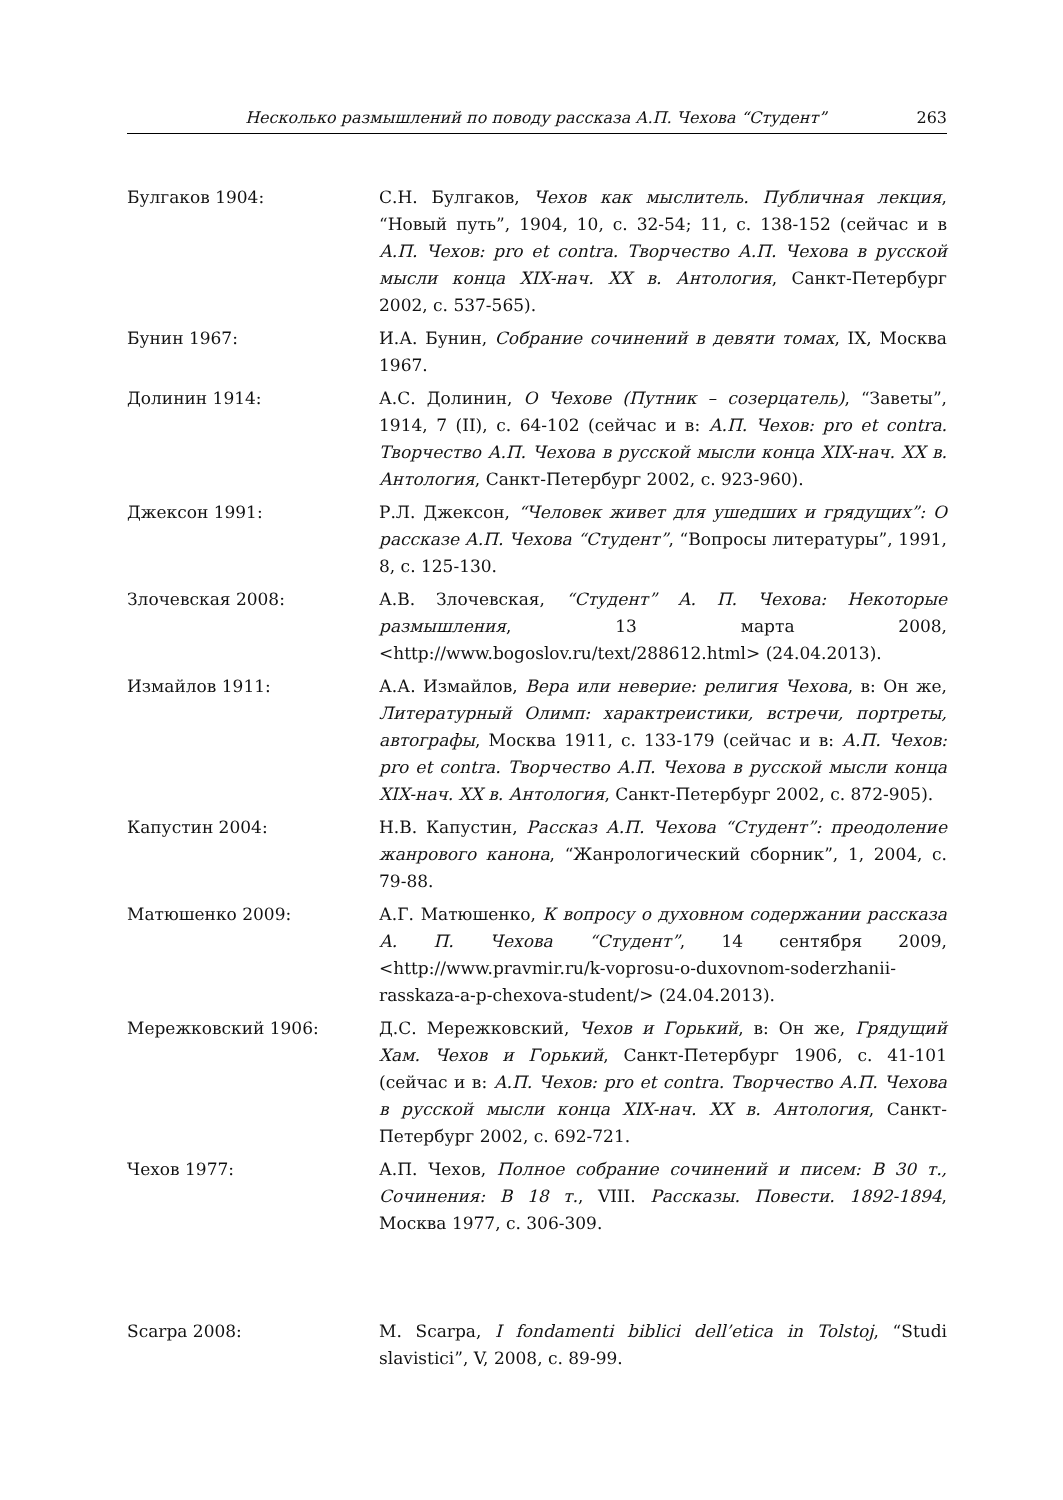Несколько размышлений по поводу рассказа А.П. Чехова “Студент” 263
Булгаков 1904: С.Н. Булгаков, Чехов как мыслитель. Публичная лекция, “Новый путь”, 1904, 10, с. 32-54; 11, с. 138-152 (сейчас и в А.П. Чехов: pro et contra. Творчество А.П. Чехова в русской мысли конца XIX-нач. XX в. Антология, Санкт-Петербург 2002, с. 537-565).
Бунин 1967: И.А. Бунин, Собрание сочинений в девяти томах, IX, Москва 1967.
Долинин 1914: А.С. Долинин, О Чехове (Путник – созерцатель), “Заветы”, 1914, 7 (II), с. 64-102 (сейчас и в: А.П. Чехов: pro et contra. Творчество А.П. Чехова в русской мысли конца XIX-нач. XX в. Антология, Санкт-Петербург 2002, с. 923-960).
Джексон 1991: Р.Л. Джексон, “Человек живет для ушедших и грядущих”: О рассказе А.П. Чехова “Студент”, “Вопросы литературы”, 1991, 8, с. 125-130.
Злочевская 2008: А.В. Злочевская, “Студент” А. П. Чехова: Некоторые размышления, 13 марта 2008, <http://www.bogoslov.ru/text/288612.html> (24.04.2013).
Измайлов 1911: А.А. Измайлов, Вера или неверие: религия Чехова, в: Он же, Литературный Олимп: характреистики, встречи, портреты, автографы, Москва 1911, с. 133-179 (сейчас и в: А.П. Чехов: pro et contra. Творчество А.П. Чехова в русской мысли конца XIX-нач. XX в. Антология, Санкт-Петербург 2002, с. 872-905).
Капустин 2004: Н.В. Капустин, Рассказ А.П. Чехова “Студент”: преодоление жанрового канона, “Жанрологический сборник”, 1, 2004, с. 79-88.
Матюшенко 2009: А.Г. Матюшенко, К вопросу о духовном содержании рассказа А. П. Чехова “Студент”, 14 сентября 2009, <http://www.pravmir.ru/k-voprosu-o-duxovnom-soderzhanii-rasskaza-a-p-chexova-student/> (24.04.2013).
Мережковский 1906: Д.С. Мережковский, Чехов и Горький, в: Он же, Грядущий Хам. Чехов и Горький, Санкт-Петербург 1906, с. 41-101 (сейчас и в: А.П. Чехов: pro et contra. Творчество А.П. Чехова в русской мысли конца XIX-нач. XX в. Антология, Санкт-Петербург 2002, с. 692-721.
Чехов 1977: А.П. Чехов, Полное собрание сочинений и писем: В 30 т., Сочинения: В 18 т., VIII. Рассказы. Повести. 1892-1894, Москва 1977, с. 306-309.
Scarpa 2008: M. Scarpa, I fondamenti biblici dell’etica in Tolstoj, “Studi slavistici”, V, 2008, с. 89-99.